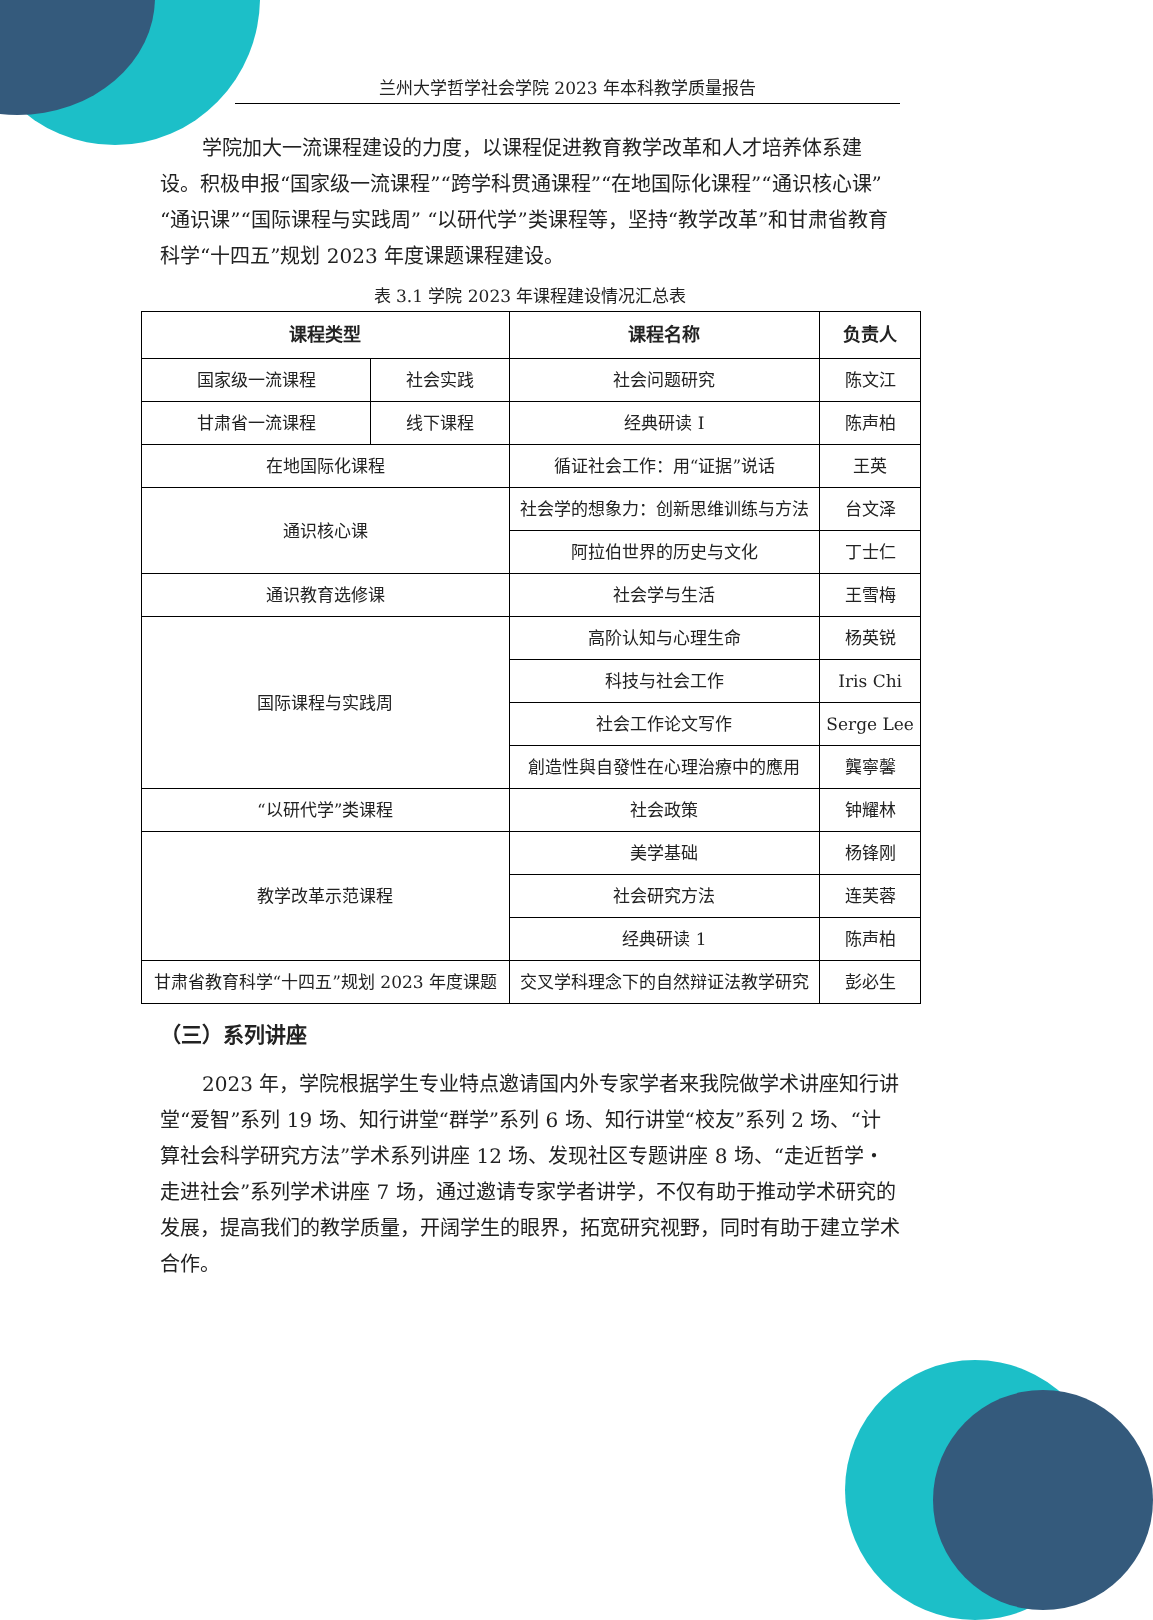兰州大学哲学社会学院 2023 年本科教学质量报告
学院加大一流课程建设的力度，以课程促进教育教学改革和人才培养体系建设。积极申报“国家级一流课程”“跨学科贯通课程”“在地国际化课程”“通识核心课”“通识课”“国际课程与实践周” “以研代学”类课程等，坚持“教学改革”和甘肃省教育科学“十四五”规划 2023 年度课题课程建设。
表 3.1 学院 2023 年课程建设情况汇总表
| 课程类型 | | 课程名称 | 负责人 |
| --- | --- | --- | --- |
| 国家级一流课程 | 社会实践 | 社会问题研究 | 陈文江 |
| 甘肃省一流课程 | 线下课程 | 经典研读 I | 陈声柏 |
| 在地国际化课程 | | 循证社会工作：用“证据”说话 | 王英 |
| 通识核心课 | | 社会学的想象力：创新思维训练与方法 | 台文泽 |
| | | 阿拉伯世界的历史与文化 | 丁士仁 |
| 通识教育选修课 | | 社会学与生活 | 王雪梅 |
| 国际课程与实践周 | | 高阶认知与心理生命 | 杨英锐 |
| | | 科技与社会工作 | Iris Chi |
| | | 社会工作论文写作 | Serge Lee |
| | | 創造性與自發性在心理治療中的應用 | 龔寧馨 |
| “以研代学”类课程 | | 社会政策 | 钟耀林 |
| 教学改革示范课程 | | 美学基础 | 杨锋刚 |
| | | 社会研究方法 | 连芙蓉 |
| | | 经典研读 1 | 陈声柏 |
| 甘肃省教育科学“十四五”规划 2023 年度课题 | | 交叉学科理念下的自然辩证法教学研究 | 彭必生 |
（三）系列讲座
2023 年，学院根据学生专业特点邀请国内外专家学者来我院做学术讲座知行讲堂“爱智”系列 19 场、知行讲堂“群学”系列 6 场、知行讲堂“校友”系列 2 场、“计算社会科学研究方法”学术系列讲座 12 场、发现社区专题讲座 8 场、“走近哲学・走进社会”系列学术讲座 7 场，通过邀请专家学者讲学，不仅有助于推动学术研究的发展，提高我们的教学质量，开阔学生的眼界，拓宽研究视野，同时有助于建立学术合作。